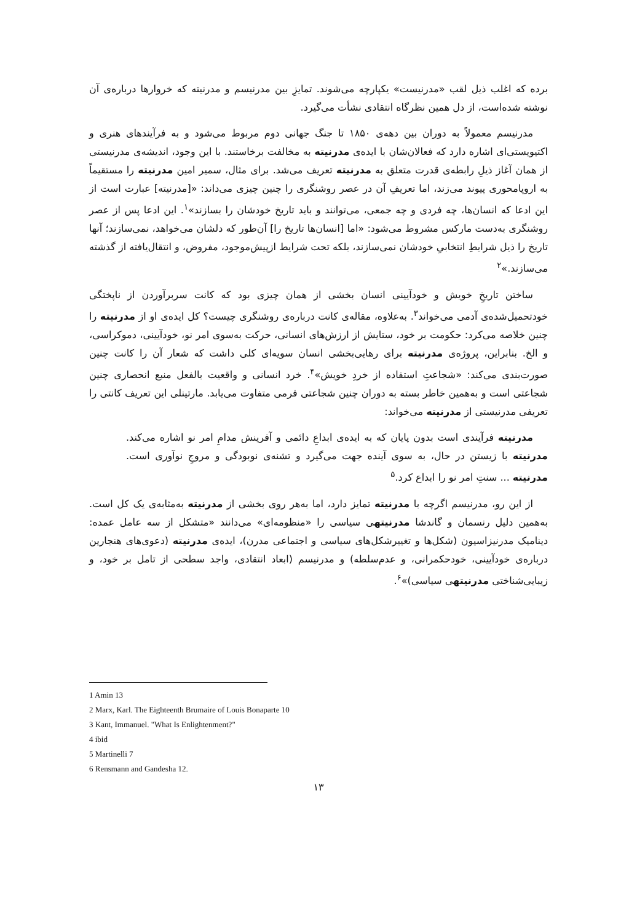برده که اغلب ذیل لقب «مدرنیست» یکپارچه می‌شوند. تمایزِ بین مدرنیسم و مدرنیته که خروارها درباره‌ی آن نوشته شده‌است، از دل همین نظرگاه انتقادی نشأت می‌گیرد.
مدرنیسم معمولاً به دوران بین دهه‌ی ۱۸۵۰ تا جنگ جهانی دوم مربوط می‌شود و به فرآیندهای هنری و اکتیویستی‌ای اشاره دارد که فعالان‌شان با ایده‌ی مدرنیته به مخالفت برخاستند. با این وجود، اندیشه‌ی مدرنیستی از همان آغاز ذیلِ رابطه‌ی قدرت متعلق به مدرنیته تعریف می‌شد. برای مثال، سمیر امین مدرنیته را مستقیماً به اروپامحوری پیوند می‌زند، اما تعریفِ آن در عصر روشنگری را چنین چیزی می‌داند: «[مدرنیته] عبارت است از این ادعا که انسان‌ها، چه فردی و چه جمعی، می‌توانند و باید تاریخ خودشان را بسازند»<sup>۱</sup>. این ادعا پس از عصر روشنگری به‌دست مارکس مشروط می‌شود: «اما [انسان‌ها تاریخ را] آن‌طور که دلشان می‌خواهد، نمی‌سازند؛ آنها تاریخ را ذیل شرایطِ انتخابیِ خودشان نمی‌سازند، بلکه تحت شرایط ازپیش‌موجود، مفروض، و انتقال‌یافته از گذشته می‌سازند.»<sup>۲</sup>
ساختن تاریخِ خویش و خودآیینی انسان بخشی از همان چیزی بود که کانت سربرآوردن از ناپختگی خودتحمیل‌شده‌ی آدمی می‌خواند<sup>۳</sup>. به‌علاوه، مقاله‌ی کانت درباره‌ی روشنگری چیست؟ کل ایده‌ی او از مدرنیته را چنین خلاصه می‌کرد: حکومت بر خود، ستایش از ارزش‌های انسانی، حرکت به‌سوی امر نو، خودآیینی، دموکراسی، و الخ. بنابراین، پروژه‌ی مدرنیته برای رهایی‌بخشی انسان سویه‌ای کلی داشت که شعار آن را کانت چنین صورت‌بندی می‌کند: «شجاعتِ استفاده از خردِ خویش»<sup>۴</sup>. خرد انسانی و واقعیت بالفعل منبع انحصاری چنین شجاعتی است و به‌همین خاطر بسته به دوران چنین شجاعتی فرمی متفاوت می‌یابد. مارتینلی این تعریف کانتی را تعریفی مدرنیستی از مدرنیته می‌خواند:
مدرنیته فرآیندی است بدون پایان که به ایده‌ی ابداعِ دائمی و آفرینش مدامِ امر نو اشاره می‌کند. مدرنیته با زیستن در حال، به سوی آینده جهت می‌گیرد و تشنه‌ی نوبودگی و مروجِ نوآوری است. مدرنیته ... سنتِ امر نو را ابداع کرد.<sup>۵</sup>
از این رو، مدرنیسم اگرچه با مدرنیته تمایز دارد، اما به‌هر روی بخشی از مدرنیته به‌مثابه‌ی یک کل است. به‌همین دلیل رنسمان و گاندشا مدرنیتهی سیاسی را «منظومه‌ای» می‌دانند «متشکل از سه عامل عمده: دینامیک مدرنیزاسیون (شکل‌ها و تغییرشکل‌های سیاسی و اجتماعی مدرن)، ایده‌ی مدرنیته (دعوی‌های هنجارین درباره‌ی خودآیینی، خودحکمرانی، و عدم‌سلطه) و مدرنیسم (ابعاد انتقادی، واجد سطحی از تامل بر خود، و زیبایی‌شناختی مدرنیتهی سیاسی)»<sup>۶</sup>.
1 Amin 13
2 Marx, Karl. The Eighteenth Brumaire of Louis Bonaparte 10
3 Kant, Immanuel. "What Is Enlightenment?"
4 ibid
5 Martinelli 7
6 Rensmann and Gandesha 12.
۱۳